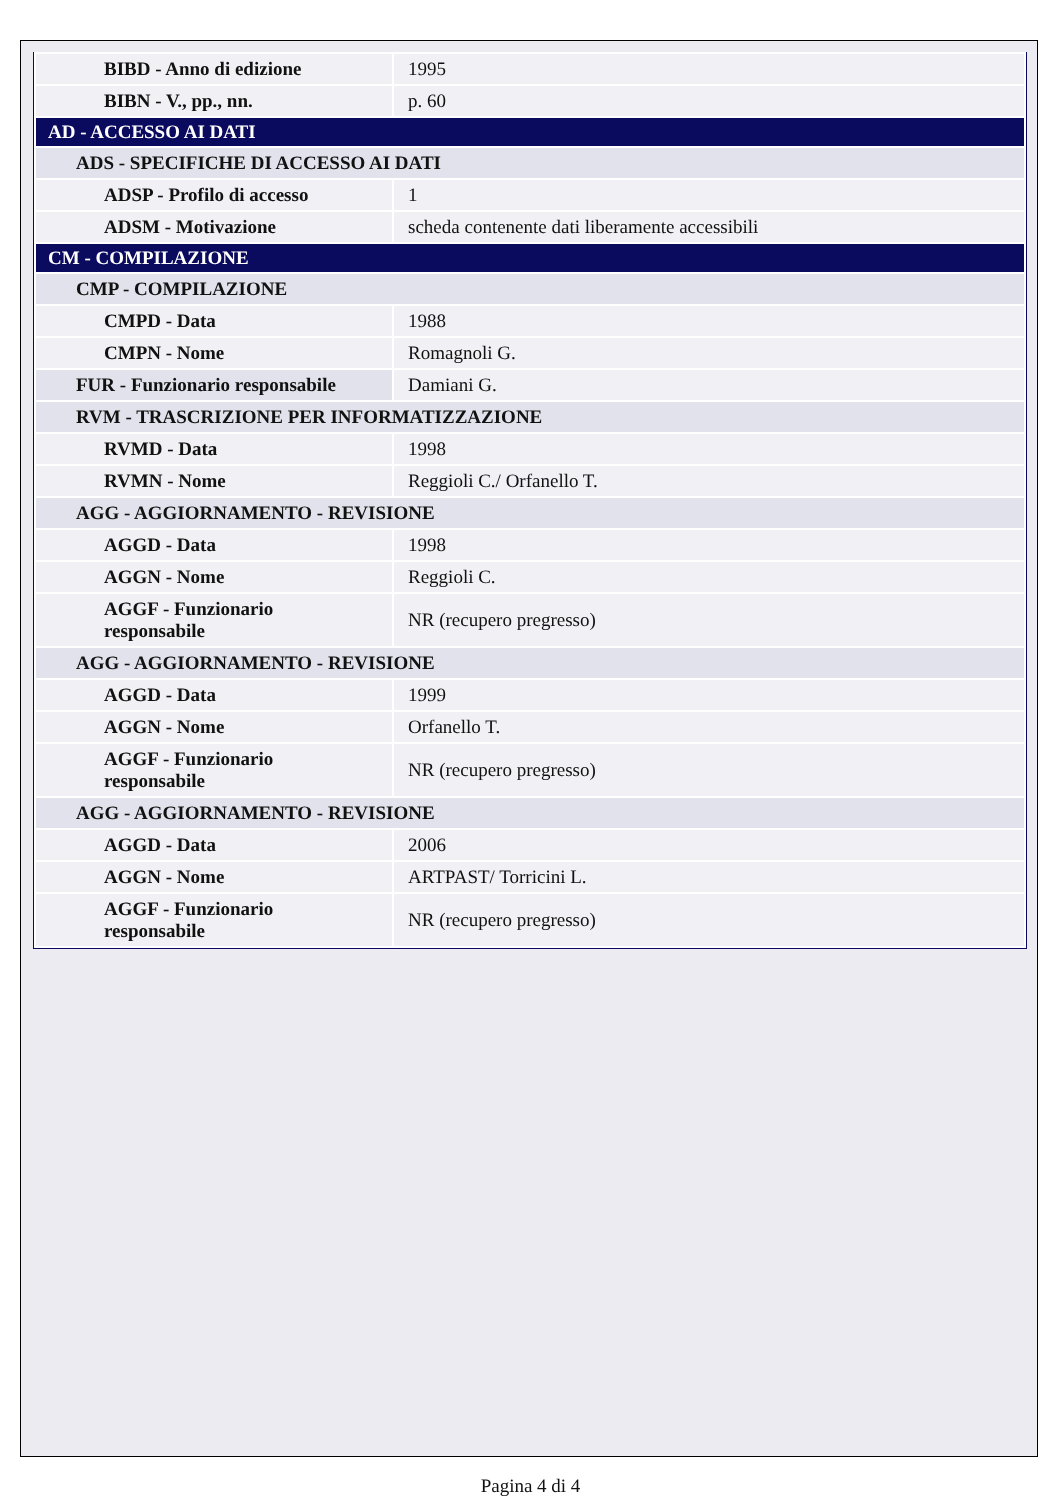| BIBD - Anno di edizione | 1995 |
| BIBN - V., pp., nn. | p. 60 |
| AD - ACCESSO AI DATI | |
| ADS - SPECIFICHE DI ACCESSO AI DATI | |
| ADSP - Profilo di accesso | 1 |
| ADSM - Motivazione | scheda contenente dati liberamente accessibili |
| CM - COMPILAZIONE | |
| CMP - COMPILAZIONE | |
| CMPD - Data | 1988 |
| CMPN - Nome | Romagnoli G. |
| FUR - Funzionario responsabile | Damiani G. |
| RVM - TRASCRIZIONE PER INFORMATIZZAZIONE | |
| RVMD - Data | 1998 |
| RVMN - Nome | Reggioli C./ Orfanello T. |
| AGG - AGGIORNAMENTO - REVISIONE | |
| AGGD - Data | 1998 |
| AGGN - Nome | Reggioli C. |
| AGGF - Funzionario responsabile | NR (recupero pregresso) |
| AGG - AGGIORNAMENTO - REVISIONE | |
| AGGD - Data | 1999 |
| AGGN - Nome | Orfanello T. |
| AGGF - Funzionario responsabile | NR (recupero pregresso) |
| AGG - AGGIORNAMENTO - REVISIONE | |
| AGGD - Data | 2006 |
| AGGN - Nome | ARTPAST/ Torricini L. |
| AGGF - Funzionario responsabile | NR (recupero pregresso) |
Pagina 4 di 4